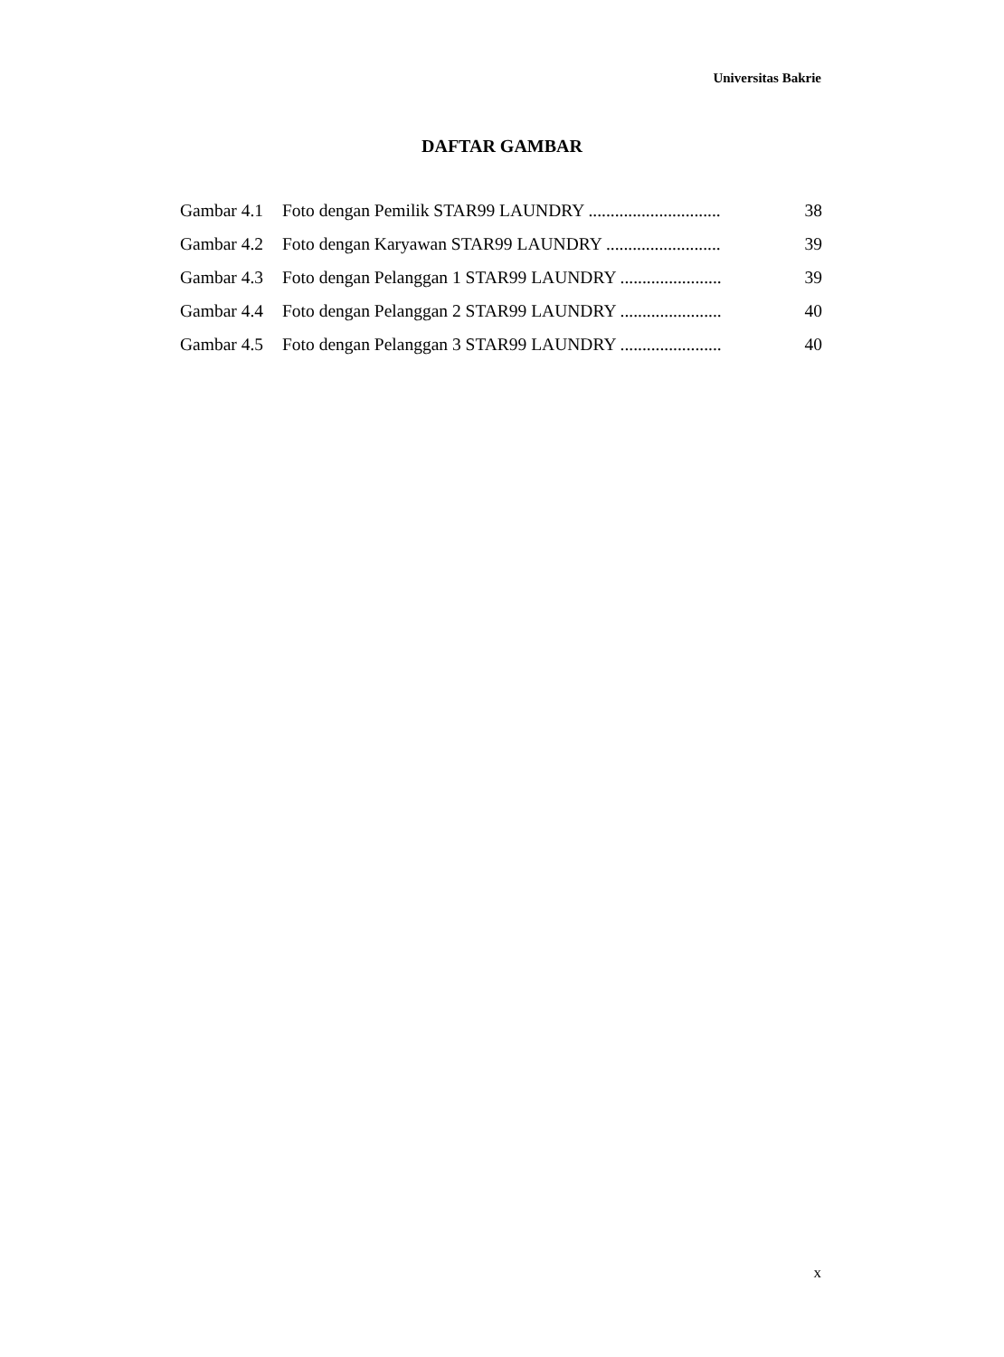Universitas Bakrie
DAFTAR GAMBAR
| Gambar 4.1 | Foto dengan Pemilik STAR99 LAUNDRY .............................. | 38 |
| Gambar 4.2 | Foto dengan Karyawan STAR99 LAUNDRY .......................... | 39 |
| Gambar 4.3 | Foto dengan Pelanggan 1 STAR99 LAUNDRY ....................... | 39 |
| Gambar 4.4 | Foto dengan Pelanggan 2 STAR99 LAUNDRY ....................... | 40 |
| Gambar 4.5 | Foto dengan Pelanggan 3 STAR99 LAUNDRY ....................... | 40 |
x